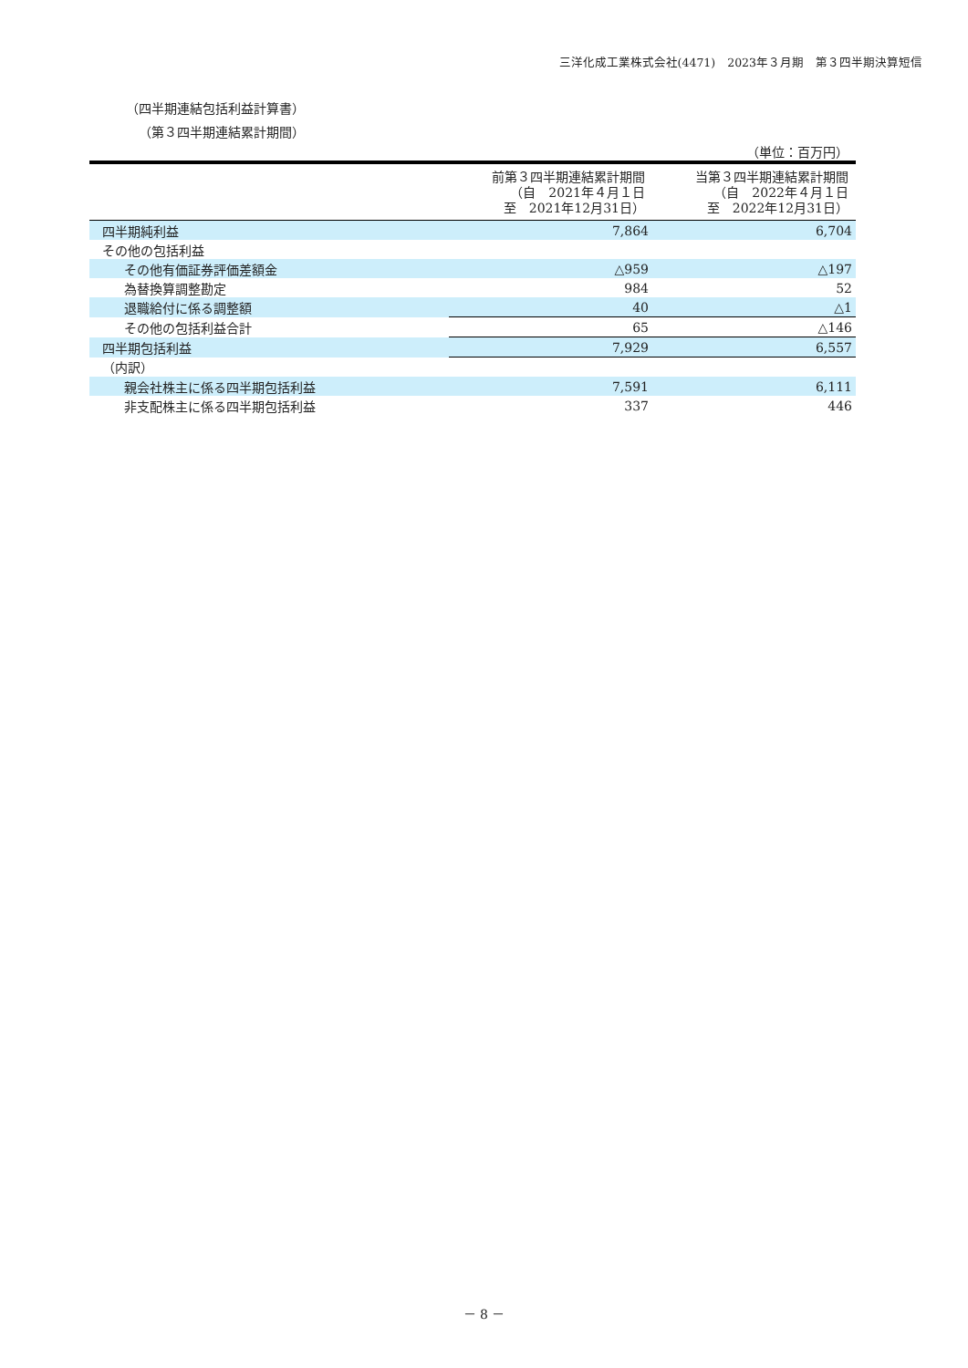三洋化成工業株式会社(4471)　2023年３月期　第３四半期決算短信
（四半期連結包括利益計算書）
（第３四半期連結累計期間）
（単位：百万円）
| | 前第３四半期連結累計期間 （自 2021年４月１日 至 2021年12月31日） | 当第３四半期連結累計期間 （自 2022年４月１日 至 2022年12月31日） |
| --- | --- | --- |
| 四半期純利益 | 7,864 | 6,704 |
| その他の包括利益 | | |
| その他有価証券評価差額金 | △959 | △197 |
| 為替換算調整勘定 | 984 | 52 |
| 退職給付に係る調整額 | 40 | △1 |
| その他の包括利益合計 | 65 | △146 |
| 四半期包括利益 | 7,929 | 6,557 |
| （内訳） | | |
| 親会社株主に係る四半期包括利益 | 7,591 | 6,111 |
| 非支配株主に係る四半期包括利益 | 337 | 446 |
－ 8 －